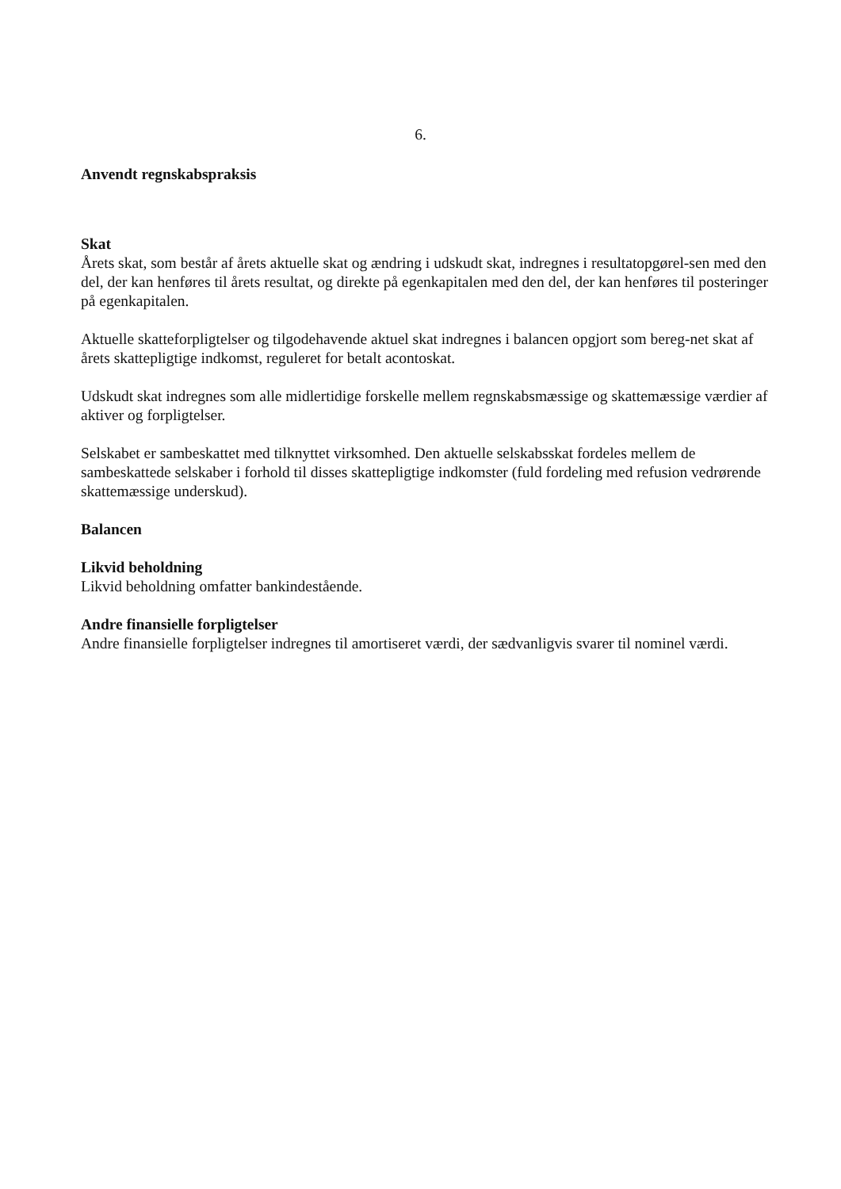6.
Anvendt regnskabspraksis
Skat
Årets skat, som består af årets aktuelle skat og ændring i udskudt skat, indregnes i resultatopgørel-sen med den del, der kan henføres til årets resultat, og direkte på egenkapitalen med den del, der kan henføres til posteringer på egenkapitalen.
Aktuelle skatteforpligtelser og tilgodehavende aktuel skat indregnes i balancen opgjort som bereg-net skat af årets skattepligtige indkomst, reguleret for betalt acontoskat.
Udskudt skat indregnes som alle midlertidige forskelle mellem regnskabsmæssige og skattemæssige værdier af aktiver og forpligtelser.
Selskabet er sambeskattet med tilknyttet virksomhed. Den aktuelle selskabsskat fordeles mellem de sambeskattede selskaber i forhold til disses skattepligtige indkomster (fuld fordeling med refusion vedrørende skattemæssige underskud).
Balancen
Likvid beholdning
Likvid beholdning omfatter bankindestående.
Andre finansielle forpligtelser
Andre finansielle forpligtelser indregnes til amortiseret værdi, der sædvanligvis svarer til nominel værdi.